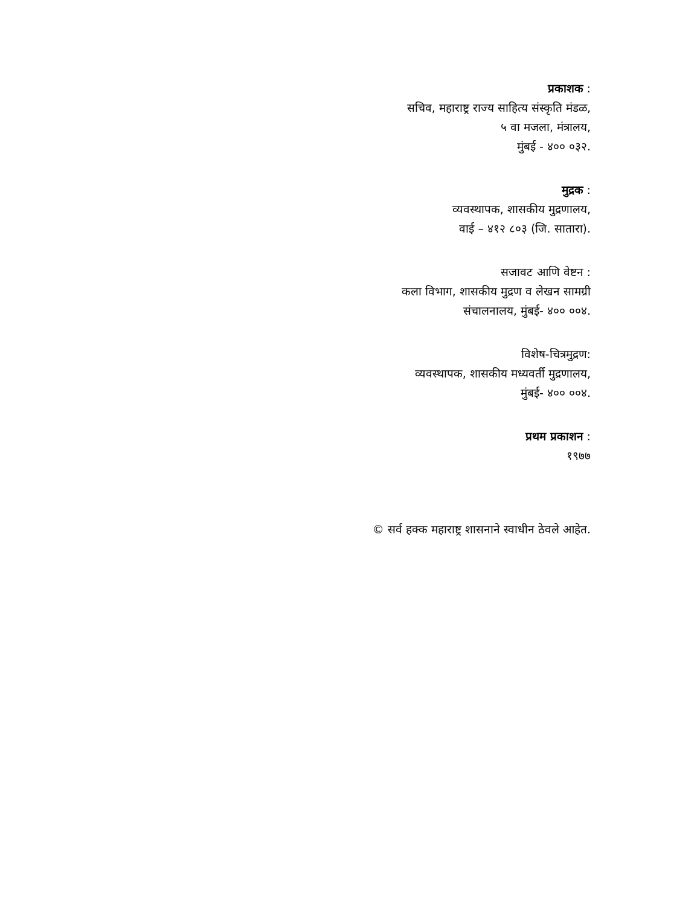प्रकाशक :
सचिव, महाराष्ट्र राज्य साहित्य संस्कृति मंडळ,
५ वा मजला, मंत्रालय,
मुंबई - ४०० ०३२.
मुद्रक :
व्यवस्थापक, शासकीय मुद्रणालय,
वाई – ४१२ ८०३ (जि. सातारा).
सजावट आणि वेष्टन :
कला विभाग, शासकीय मुद्रण व लेखन सामग्री
संचालनालय, मुंबई- ४०० ००४.
विशेष-चित्रमुद्रण:
व्यवस्थापक, शासकीय मध्यवर्ती मुद्रणालय,
मुंबई- ४०० ००४.
प्रथम प्रकाशन :
१९७७
© सर्व हक्क महाराष्ट्र शासनाने स्वाधीन ठेवले आहेत.